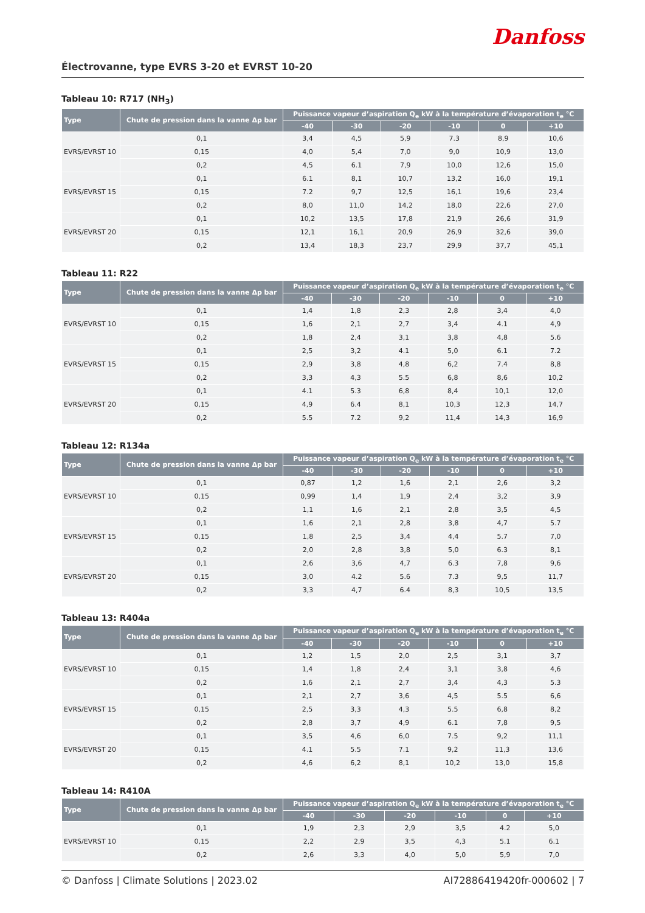Danfoss
Électrovanne, type EVRS 3-20 et EVRST 10-20
Tableau 10: R717 (NH<sub>3</sub>)
| Type | Chute de pression dans la vanne Δp bar | Puissance vapeur d’aspiration Q<sub>e</sub> kW à la température d’évaporation t<sub>e</sub> °C | | | | | |
| --- | --- | --- | --- | --- | --- | --- | --- |
| | | -40 | -30 | -20 | -10 | 0 | +10 |
| EVRS/EVRST 10 | 0,1 | 3,4 | 4,5 | 5,9 | 7.3 | 8,9 | 10,6 |
| | 0,15 | 4,0 | 5,4 | 7,0 | 9,0 | 10,9 | 13,0 |
| | 0,2 | 4,5 | 6.1 | 7,9 | 10,0 | 12,6 | 15,0 |
| EVRS/EVRST 15 | 0,1 | 6.1 | 8,1 | 10,7 | 13,2 | 16,0 | 19,1 |
| | 0,15 | 7.2 | 9,7 | 12,5 | 16,1 | 19,6 | 23,4 |
| | 0,2 | 8,0 | 11,0 | 14,2 | 18,0 | 22,6 | 27,0 |
| EVRS/EVRST 20 | 0,1 | 10,2 | 13,5 | 17,8 | 21,9 | 26,6 | 31,9 |
| | 0,15 | 12,1 | 16,1 | 20,9 | 26,9 | 32,6 | 39,0 |
| | 0,2 | 13,4 | 18,3 | 23,7 | 29,9 | 37,7 | 45,1 |
Tableau 11: R22
| Type | Chute de pression dans la vanne Δp bar | Puissance vapeur d’aspiration Q<sub>e</sub> kW à la température d’évaporation t<sub>e</sub> °C | | | | | |
| --- | --- | --- | --- | --- | --- | --- | --- |
| | | -40 | -30 | -20 | -10 | 0 | +10 |
| EVRS/EVRST 10 | 0,1 | 1,4 | 1,8 | 2,3 | 2,8 | 3,4 | 4,0 |
| | 0,15 | 1,6 | 2,1 | 2,7 | 3,4 | 4.1 | 4,9 |
| | 0,2 | 1,8 | 2,4 | 3,1 | 3,8 | 4,8 | 5.6 |
| EVRS/EVRST 15 | 0,1 | 2,5 | 3,2 | 4.1 | 5,0 | 6.1 | 7.2 |
| | 0,15 | 2,9 | 3,8 | 4,8 | 6,2 | 7.4 | 8,8 |
| | 0,2 | 3,3 | 4,3 | 5.5 | 6,8 | 8,6 | 10,2 |
| EVRS/EVRST 20 | 0,1 | 4.1 | 5.3 | 6,8 | 8,4 | 10,1 | 12,0 |
| | 0,15 | 4,9 | 6.4 | 8,1 | 10,3 | 12,3 | 14,7 |
| | 0,2 | 5.5 | 7.2 | 9,2 | 11,4 | 14,3 | 16,9 |
Tableau 12: R134a
| Type | Chute de pression dans la vanne Δp bar | Puissance vapeur d’aspiration Q<sub>e</sub> kW à la température d’évaporation t<sub>e</sub> °C | | | | | |
| --- | --- | --- | --- | --- | --- | --- | --- |
| | | -40 | -30 | -20 | -10 | 0 | +10 |
| EVRS/EVRST 10 | 0,1 | 0,87 | 1,2 | 1,6 | 2,1 | 2,6 | 3,2 |
| | 0,15 | 0,99 | 1,4 | 1,9 | 2,4 | 3,2 | 3,9 |
| | 0,2 | 1,1 | 1,6 | 2,1 | 2,8 | 3,5 | 4,5 |
| EVRS/EVRST 15 | 0,1 | 1,6 | 2,1 | 2,8 | 3,8 | 4,7 | 5.7 |
| | 0,15 | 1,8 | 2,5 | 3,4 | 4,4 | 5.7 | 7,0 |
| | 0,2 | 2,0 | 2,8 | 3,8 | 5,0 | 6.3 | 8,1 |
| EVRS/EVRST 20 | 0,1 | 2,6 | 3,6 | 4,7 | 6.3 | 7,8 | 9,6 |
| | 0,15 | 3,0 | 4.2 | 5.6 | 7.3 | 9,5 | 11,7 |
| | 0,2 | 3,3 | 4,7 | 6.4 | 8,3 | 10,5 | 13,5 |
Tableau 13: R404a
| Type | Chute de pression dans la vanne Δp bar | Puissance vapeur d’aspiration Q<sub>e</sub> kW à la température d’évaporation t<sub>e</sub> °C | | | | | |
| --- | --- | --- | --- | --- | --- | --- | --- |
| | | -40 | -30 | -20 | -10 | 0 | +10 |
| EVRS/EVRST 10 | 0,1 | 1,2 | 1,5 | 2,0 | 2,5 | 3,1 | 3,7 |
| | 0,15 | 1,4 | 1,8 | 2,4 | 3,1 | 3,8 | 4,6 |
| | 0,2 | 1,6 | 2,1 | 2,7 | 3,4 | 4,3 | 5.3 |
| EVRS/EVRST 15 | 0,1 | 2,1 | 2,7 | 3,6 | 4,5 | 5.5 | 6,6 |
| | 0,15 | 2,5 | 3,3 | 4,3 | 5.5 | 6,8 | 8,2 |
| | 0,2 | 2,8 | 3,7 | 4,9 | 6.1 | 7,8 | 9,5 |
| EVRS/EVRST 20 | 0,1 | 3,5 | 4,6 | 6,0 | 7.5 | 9,2 | 11,1 |
| | 0,15 | 4.1 | 5.5 | 7.1 | 9,2 | 11,3 | 13,6 |
| | 0,2 | 4,6 | 6,2 | 8,1 | 10,2 | 13,0 | 15,8 |
Tableau 14: R410A
| Type | Chute de pression dans la vanne Δp bar | Puissance vapeur d’aspiration Q<sub>e</sub> kW à la température d’évaporation t<sub>e</sub> °C | | | | | |
| --- | --- | --- | --- | --- | --- | --- | --- |
| | | -40 | -30 | -20 | -10 | 0 | +10 |
| EVRS/EVRST 10 | 0,1 | 1,9 | 2,3 | 2,9 | 3,5 | 4.2 | 5,0 |
| | 0,15 | 2,2 | 2,9 | 3,5 | 4,3 | 5.1 | 6.1 |
| | 0,2 | 2,6 | 3,3 | 4,0 | 5,0 | 5,9 | 7,0 |
© Danfoss | Climate Solutions | 2023.02 AI72886419420fr-000602 | 7